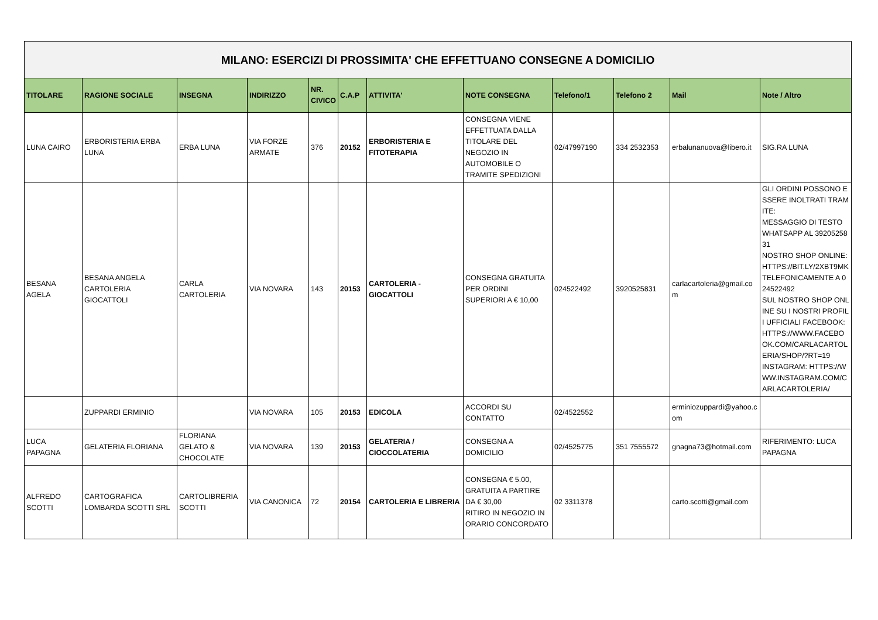| MILANO: ESERCIZI DI PROSSIMITA' CHE EFFETTUANO CONSEGNE A DOMICILIO | | | | | | | | | | | |
| TITOLARE | RAGIONE SOCIALE | INSEGNA | INDIRIZZO | NR. CIVICO | C.A.P | ATTIVITA' | NOTE CONSEGNA | Telefono/1 | Telefono 2 | Mail | Note / Altro |
| LUNA CAIRO | ERBORISTERIA ERBA LUNA | ERBA LUNA | VIA FORZE ARMATE | 376 | 20152 | ERBORISTERIA E FITOTERAPIA | CONSEGNA VIENE EFFETTUATA DALLA TITOLARE DEL NEGOZIO IN AUTOMOBILE O TRAMITE SPEDIZIONI | 02/47997190 | 334 2532353 | erbalunanuova@libero.it | SIG.RA LUNA |
| BESANA AGELA | BESANA ANGELA CARTOLERIA GIOCATTOLI | CARLA CARTOLERIA | VIA NOVARA | 143 | 20153 | CARTOLERIA - GIOCATTOLI | CONSEGNA GRATUITA PER ORDINI SUPERIORI A € 10,00 | 024522492 | 3920525831 | carlacartoleria@gmail.com | GLI ORDINI POSSONO ESSERE INOLTRATI TRAMITE: MESSAGGIO DI TESTO WHATSAPP AL 3920525831 NOSTRO SHOP ONLINE: HTTPS://BIT.LY/2XBT9MK TELEFONICAMENTE A 024522492 SUL NOSTRO SHOP ONLINE SU I NOSTRI PROFILI UFFICIALI FACEBOOK:HTTPS://WWW.FACEBOOK.COM/CARLACARTOLERIA/SHOP/?RT=19 INSTAGRAM: HTTPS://WWW.INSTAGRAM.COM/CARLACARTOLERIA/ |
| | ZUPPARDI ERMINIO | | VIA NOVARA | 105 | 20153 | EDICOLA | ACCORDI SU CONTATTO | 02/4522552 | | erminiozuppardi@yahoo.com | |
| LUCA PAPAGNA | GELATERIA FLORIANA | FLORIANA GELATO & CHOCOLATE | VIA NOVARA | 139 | 20153 | GELATERIA / CIOCCOLATERIA | CONSEGNA A DOMICILIO | 02/4525775 | 351 7555572 | gnagna73@hotmail.com | RIFERIMENTO: LUCA PAPAGNA |
| ALFREDO SCOTTI | CARTOGRAFICA LOMBARDA SCOTTI SRL | CARTOLIBRERIA SCOTTI | VIA CANONICA | 72 | 20154 | CARTOLERIA E LIBRERIA | CONSEGNA € 5.00, GRATUITA A PARTIRE DA € 30,00 RITIRO IN NEGOZIO IN ORARIO CONCORDATO | 02 3311378 | | carto.scotti@gmail.com | |